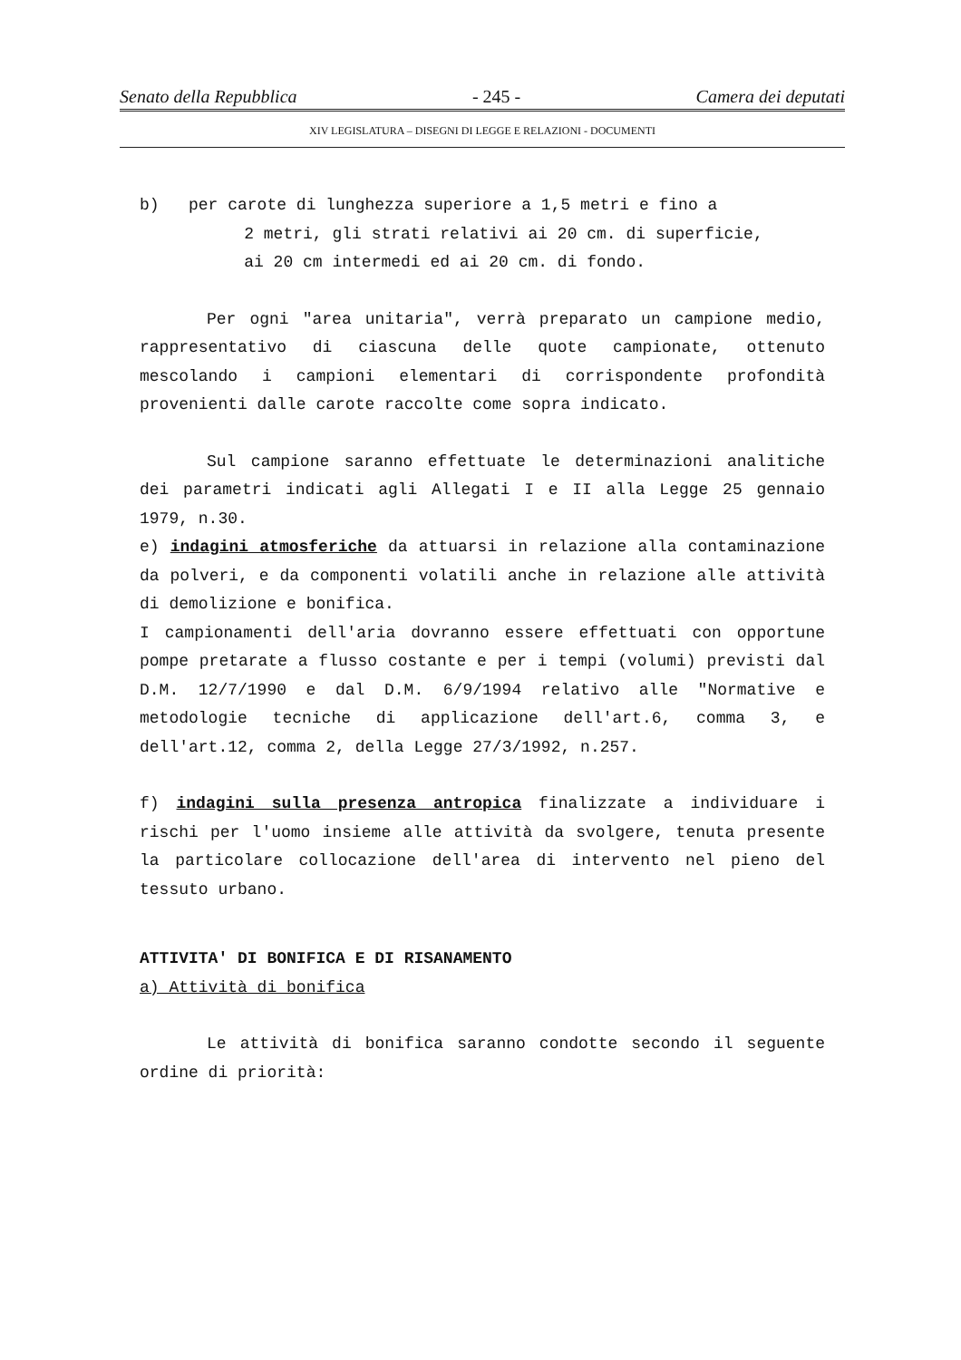Senato della Repubblica - 245 - Camera dei deputati
XIV LEGISLATURA – DISEGNI DI LEGGE E RELAZIONI - DOCUMENTI
b) per carote di lunghezza superiore a 1,5 metri e fino a
2 metri, gli strati relativi ai 20 cm. di superficie,
ai 20 cm intermedi ed ai 20 cm. di fondo.
Per ogni "area unitaria", verrà preparato un campione medio, rappresentativo di ciascuna delle quote campionate, ottenuto mescolando i campioni elementari di corrispondente profondità provenienti dalle carote raccolte come sopra indicato.
Sul campione saranno effettuate le determinazioni analitiche dei parametri indicati agli Allegati I e II alla Legge 25 gennaio 1979, n.30.
e) indagini atmosferiche da attuarsi in relazione alla contaminazione da polveri, e da componenti volatili anche in relazione alle attività di demolizione e bonifica.
I campionamenti dell'aria dovranno essere effettuati con opportune pompe pretarate a flusso costante e per i tempi (volumi) previsti dal D.M. 12/7/1990 e dal D.M. 6/9/1994 relativo alle "Normative e metodologie tecniche di applicazione dell'art.6, comma 3, e dell'art.12, comma 2, della Legge 27/3/1992, n.257.
f) indagini sulla presenza antropica finalizzate a individuare i rischi per l'uomo insieme alle attività da svolgere, tenuta presente la particolare collocazione dell'area di intervento nel pieno del tessuto urbano.
ATTIVITA' DI BONIFICA E DI RISANAMENTO
a) Attività di bonifica
Le attività di bonifica saranno condotte secondo il seguente ordine di priorità: